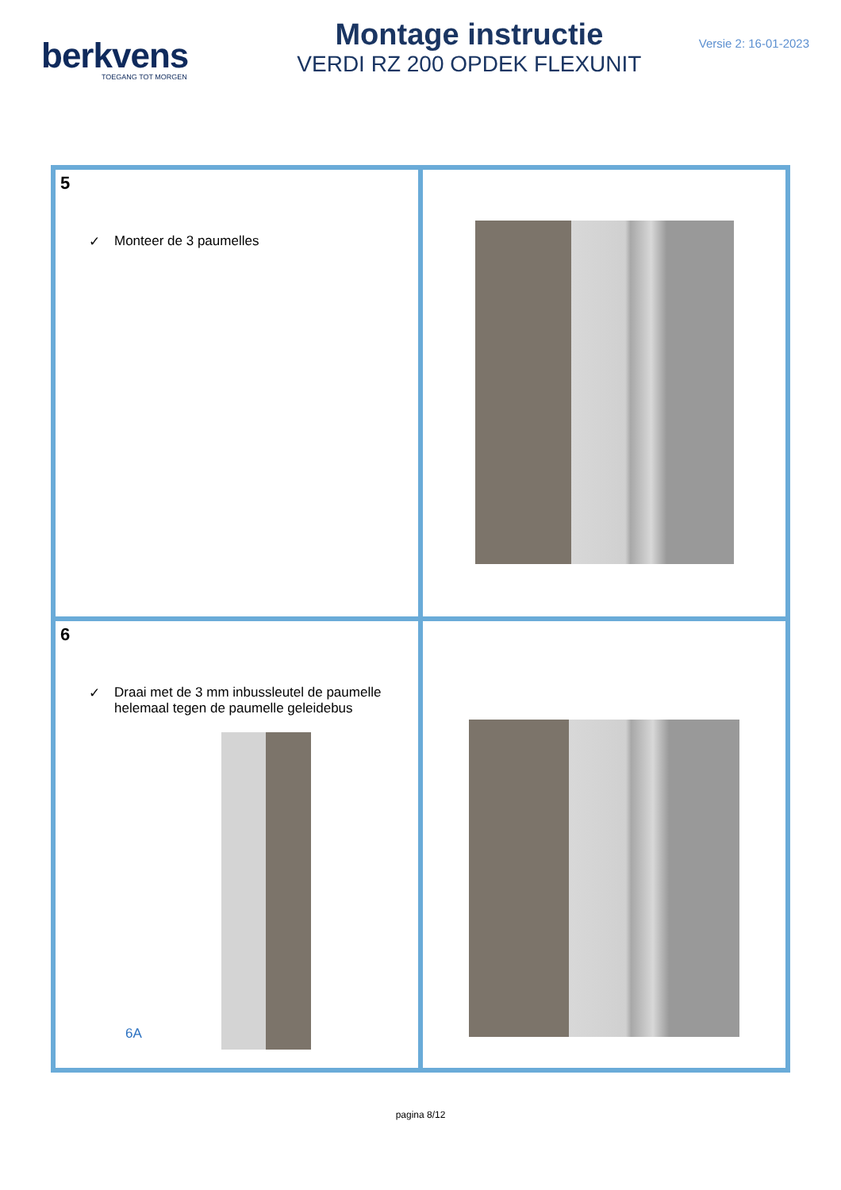berkvens
TOEGANG TOT MORGEN
Montage instructie
VERDI RZ 200 OPDEK FLEXUNIT
Versie 2: 16-01-2023
| 5 ✓ Monteer de 3 paumelles | |
| 6 ✓ Draai met de 3 mm inbussleutel de paumelle helemaal tegen de paumelle geleidebus 6A | |
pagina 8/12